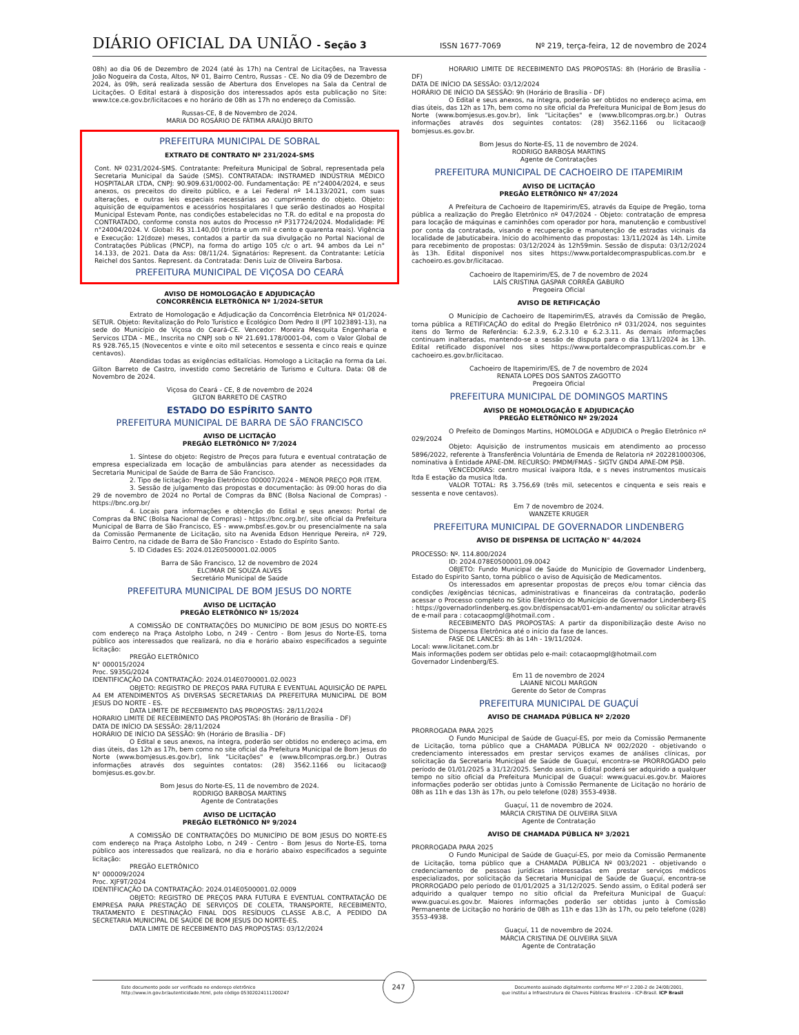DIÁRIO OFICIAL DA UNIÃO - Seção 3
ISSN 1677-7069 Nº 219, terça-feira, 12 de novembro de 2024
08h) ao dia 06 de Dezembro de 2024 (até às 17h) na Central de Licitações, na Travessa João Nogueira da Costa, Altos, Nº 01, Bairro Centro, Russas - CE. No dia 09 de Dezembro de 2024, às 09h, será realizada sessão de Abertura dos Envelopes na Sala da Central de Licitações. O Edital estará à disposição dos interessados após esta publicação no Site: www.tce.ce.gov.br/licitacoes e no horário de 08h as 17h no endereço da Comissão.
Russas-CE, 8 de Novembro de 2024.
MARIA DO ROSÁRIO DE FÁTIMA ARAÚJO BRITO
PREFEITURA MUNICIPAL DE SOBRAL
EXTRATO DE CONTRATO Nº 231/2024-SMS
Cont. Nº 0231/2024-SMS. Contratante: Prefeitura Municipal de Sobral, representada pela Secretaria Municipal da Saúde (SMS). CONTRATADA: INSTRAMED INDÚSTRIA MÉDICO HOSPITALAR LTDA, CNPJ: 90.909.631/0002-00. Fundamentação: PE n°24004/2024, e seus anexos, os preceitos do direito público, e a Lei Federal nº 14.133/2021, com suas alterações, e outras leis especiais necessárias ao cumprimento do objeto. Objeto: aquisição de equipamentos e acessórios hospitalares I que serão destinados ao Hospital Municipal Estevam Ponte, nas condições estabelecidas no T.R. do edital e na proposta do CONTRATADO, conforme consta nos autos do Processo nº P317724/2024. Modalidade: PE n°24004/2024. V. Global: R$ 31.140,00 (trinta e um mil e cento e quarenta reais). Vigência e Execução: 12(doze) meses, contados a partir da sua divulgação no Portal Nacional de Contratações Públicas (PNCP), na forma do artigo 105 c/c o art. 94 ambos da Lei n° 14.133, de 2021. Data da Ass: 08/11/24. Signatários: Represent. da Contratante: Letícia Reichel dos Santos. Represent. da Contratada: Denis Luiz de Oliveira Barbosa.
PREFEITURA MUNICIPAL DE VIÇOSA DO CEARÁ
AVISO DE HOMOLOGAÇÃO E ADJUDICAÇÃO
CONCORRÊNCIA ELETRÔNICA Nº 1/2024-SETUR
Extrato de Homologação e Adjudicação da Concorrência Eletrônica Nº 01/2024-SETUR. Objeto: Revitalização do Polo Turístico e Ecológico Dom Pedro II (PT 1023891-13), na sede do Município de Viçosa do Ceará-CE. Vencedor: Moreira Mesquita Engenharia e Servicos LTDA - ME., Inscrita no CNPJ sob o Nº 21.691.178/0001-04, com o Valor Global de R$ 928.765,15 (Novecentos e vinte e oito mil setecentos e sessenta e cinco reais e quinze centavos).
Atendidas todas as exigências editalícias. Homologo a Licitação na forma da Lei. Gilton Barreto de Castro, investido como Secretário de Turismo e Cultura. Data: 08 de Novembro de 2024.
Viçosa do Ceará - CE, 8 de novembro de 2024
GILTON BARRETO DE CASTRO
ESTADO DO ESPÍRITO SANTO
PREFEITURA MUNICIPAL DE BARRA DE SÃO FRANCISCO
AVISO DE LICITAÇÃO
PREGÃO ELETRÔNICO Nº 7/2024
1. Síntese do objeto: Registro de Preços para futura e eventual contratação de empresa especializada em locação de ambulâncias para atender as necessidades da Secretaria Municipal de Saúde de Barra de São Francisco.
2. Tipo de licitação: Pregão Eletrônico 000007/2024 - MENOR PREÇO POR ITEM.
3. Sessão de julgamento das propostas e documentação: às 09:00 horas do dia 29 de novembro de 2024 no Portal de Compras da BNC (Bolsa Nacional de Compras) - https://bnc.org.br/
4. Locais para informações e obtenção do Edital e seus anexos: Portal de Compras da BNC (Bolsa Nacional de Compras) - https://bnc.org.br/, site oficial da Prefeitura Municipal de Barra de São Francisco, ES - www.pmbsf.es.gov.br ou presencialmente na sala da Comissão Permanente de Licitação, sito na Avenida Edson Henrique Pereira, nº 729, Bairro Centro, na cidade de Barra de São Francisco - Estado do Espírito Santo.
5. ID Cidades ES: 2024.012E0500001.02.0005
Barra de São Francisco, 12 de novembro de 2024
ELCIMAR DE SOUZA ALVES
Secretário Municipal de Saúde
PREFEITURA MUNICIPAL DE BOM JESUS DO NORTE
AVISO DE LICITAÇÃO
PREGÃO ELETRÔNICO Nº 15/2024
A COMISSÃO DE CONTRATAÇÕES DO MUNICÍPIO DE BOM JESUS DO NORTE-ES com endereço na Praça Astolpho Lobo, n 249 - Centro - Bom Jesus do Norte-ES, torna público aos interessados que realizará, no dia e horário abaixo especificados a seguinte licitação:
PREGÃO ELETRÔNICO
N° 000015/2024
Proc. S935G/2024
IDENTIFICAÇÃO DA CONTRATAÇÃO: 2024.014E0700001.02.0023
OBJETO: REGISTRO DE PREÇOS PARA FUTURA E EVENTUAL AQUISIÇÃO DE PAPEL A4 EM ATENDIMENTOS AS DIVERSAS SECRETARIAS DA PREFEITURA MUNICIPAL DE BOM JESUS DO NORTE - ES.
DATA LIMITE DE RECEBIMENTO DAS PROPOSTAS: 28/11/2024
HORARIO LIMITE DE RECEBIMENTO DAS PROPOSTAS: 8h (Horário de Brasília - DF)
DATA DE INÍCIO DA SESSÃO: 28/11/2024
HORÁRIO DE INÍCIO DA SESSÃO: 9h (Horário de Brasília - DF)
O Edital e seus anexos, na íntegra, poderão ser obtidos no endereço acima, em dias úteis, das 12h as 17h, bem como no site oficial da Prefeitura Municipal de Bom Jesus do Norte (www.bomjesus.es.gov.br), link "Licitações" e (www.bllcompras.org.br.) Outras informações através dos seguintes contatos: (28) 3562.1166 ou licitacao@ bomjesus.es.gov.br.
Bom Jesus do Norte-ES, 11 de novembro de 2024.
RODRIGO BARBOSA MARTINS
Agente de Contratações
AVISO DE LICITAÇÃO
PREGÃO ELETRÔNICO Nº 9/2024
A COMISSÃO DE CONTRATAÇÕES DO MUNICÍPIO DE BOM JESUS DO NORTE-ES com endereço na Praça Astolpho Lobo, n 249 - Centro - Bom Jesus do Norte-ES, torna público aos interessados que realizará, no dia e horário abaixo especificados a seguinte licitação:
PREGÃO ELETRÔNICO
N° 000009/2024
Proc. XJF9T/2024
IDENTIFICAÇÃO DA CONTRATAÇÃO: 2024.014E0500001.02.0009
OBJETO: REGISTRO DE PREÇOS PARA FUTURA E EVENTUAL CONTRATAÇÃO DE EMPRESA PARA PRESTAÇÃO DE SERVIÇOS DE COLETA, TRANSPORTE, RECEBIMENTO, TRATAMENTO E DESTINAÇÃO FINAL DOS RESÍDUOS CLASSE A.B.C, A PEDIDO DA SECRETARIA MUNICIPAL DE SAÚDE DE BOM JESUS DO NORTE-ES.
DATA LIMITE DE RECEBIMENTO DAS PROPOSTAS: 03/12/2024
HORARIO LIMITE DE RECEBIMENTO DAS PROPOSTAS: 8h (Horário de Brasília - DF)
DATA DE INÍCIO DA SESSÃO: 03/12/2024
HORÁRIO DE INÍCIO DA SESSÃO: 9h (Horário de Brasília - DF)
O Edital e seus anexos, na íntegra, poderão ser obtidos no endereço acima, em dias úteis, das 12h as 17h, bem como no site oficial da Prefeitura Municipal de Bom Jesus do Norte (www.bomjesus.es.gov.br), link "Licitações" e (www.bllcompras.org.br.) Outras informações através dos seguintes contatos: (28) 3562.1166 ou licitacao@ bomjesus.es.gov.br.
Bom Jesus do Norte-ES, 11 de novembro de 2024.
RODRIGO BARBOSA MARTINS
Agente de Contratações
PREFEITURA MUNICIPAL DE CACHOEIRO DE ITAPEMIRIM
AVISO DE LICITAÇÃO
PREGÃO ELETRÔNICO Nº 47/2024
A Prefeitura de Cachoeiro de Itapemirim/ES, através da Equipe de Pregão, torna pública a realização do Pregão Eletrônico nº 047/2024 - Objeto: contratação de empresa para locação de máquinas e caminhões com operador por hora, manutenção e combustível por conta da contratada, visando e recuperação e manutenção de estradas vicinais da localidade de Jabuticabeira. Início do acolhimento das propostas: 13/11/2024 às 14h. Limite para recebimento de propostas: 03/12/2024 às 12h59min. Sessão de disputa: 03/12/2024 às 13h. Edital disponível nos sites https://www.portaldecompraspublicas.com.br e cachoeiro.es.gov.br/licitacao.
Cachoeiro de Itapemirim/ES, de 7 de novembro de 2024
LAÍS CRISTINA GASPAR CORRÊA GABURO
Pregoeira Oficial
AVISO DE RETIFICAÇÃO
O Município de Cachoeiro de Itapemirim/ES, através da Comissão de Pregão, torna pública a RETIFICAÇÃO do edital do Pregão Eletrônico nº 031/2024, nos seguintes itens do Termo de Referência: 6.2.3.9, 6.2.3.10 e 6.2.3.11. As demais informações continuam inalteradas, mantendo-se a sessão de disputa para o dia 13/11/2024 às 13h. Edital retificado disponível nos sites https://www.portaldecompraspublicas.com.br e cachoeiro.es.gov.br/licitacao.
Cachoeiro de Itapemirim/ES, de 7 de novembro de 2024
RENATA LOPES DOS SANTOS ZAGOTTO
Pregoeira Oficial
PREFEITURA MUNICIPAL DE DOMINGOS MARTINS
AVISO DE HOMOLOGAÇÃO E ADJUDICAÇÃO
PREGÃO ELETRÔNICO Nº 29/2024
O Prefeito de Domingos Martins, HOMOLOGA e ADJUDICA o Pregão Eletrônico nº 029/2024
Objeto: Aquisição de instrumentos musicais em atendimento ao processo 5896/2022, referente à Transferência Voluntária de Emenda de Relatoria nº 202281000306, nominativa à Entidade APAE-DM. RECURSO: PMDM/FMAS - SIGTV GND4 APAE-DM PSB.
VENCEDORAS: centro musical ivaipora ltda, e s neves instrumentos musicais ltda E estação da musica ltda.
VALOR TOTAL: R$ 3.756,69 (três mil, setecentos e cinquenta e seis reais e sessenta e nove centavos).
Em 7 de novembro de 2024.
WANZETE KRUGER
PREFEITURA MUNICIPAL DE GOVERNADOR LINDENBERG
AVISO DE DISPENSA DE LICITAÇÃO N° 44/2024
PROCESSO: Nº. 114.800/2024
ID: 2024.078E0500001.09.0042
OBJETO: Fundo Municipal de Saúde do Município de Governador Lindenberg, Estado do Espirito Santo, torna público o aviso de Aquisição de Medicamentos.
Os interessados em apresentar propostas de preços e/ou tomar ciência das condições /exigências técnicas, administrativas e financeiras da contratação, poderão acessar o Processo completo no Sitio Eletrônico do Município de Governador Lindenberg-ES : https://governadorlindenberg.es.gov.br/dispensacat/01-em-andamento/ ou solicitar através de e-mail para : cotacaopmgl@hotmail.com .
RECEBIMENTO DAS PROPOSTAS: A partir da disponibilização deste Aviso no Sistema de Dispensa Eletrônica até o início da fase de lances.
FASE DE LANCES: 8h às 14h - 19/11/2024.
Local: www.licitanet.com.br
Mais informações podem ser obtidas pelo e-mail: cotacaopmgl@hotmail.com
Governador Lindenberg/ES.
Em 11 de novembro de 2024
LAIANE NICOLI MARGON
Gerente do Setor de Compras
PREFEITURA MUNICIPAL DE GUAÇUÍ
AVISO DE CHAMADA PÚBLICA Nº 2/2020
PRORROGADA PARA 2025
O Fundo Municipal de Saúde de Guaçuí-ES, por meio da Comissão Permanente de Licitação, torna público que a CHAMADA PÚBLICA Nº 002/2020 - objetivando o credenciamento interessados em prestar serviços exames de análises clínicas, por solicitação da Secretaria Municipal de Saúde de Guaçuí, encontra-se PRORROGADO pelo período de 01/01/2025 a 31/12/2025. Sendo assim, o Edital poderá ser adquirido a qualquer tempo no sítio oficial da Prefeitura Municipal de Guaçuí: www.guacui.es.gov.br. Maiores informações poderão ser obtidas junto à Comissão Permanente de Licitação no horário de 08h as 11h e das 13h às 17h, ou pelo telefone (028) 3553-4938.
Guaçuí, 11 de novembro de 2024.
MÁRCIA CRISTINA DE OLIVEIRA SILVA
Agente de Contratação
AVISO DE CHAMADA PÚBLICA Nº 3/2021
PRORROGADA PARA 2025
O Fundo Municipal de Saúde de Guaçuí-ES, por meio da Comissão Permanente de Licitação, torna público que a CHAMADA PÚBLICA Nº 003/2021 - objetivando o credenciamento de pessoas jurídicas interessadas em prestar serviços médicos especializados, por solicitação da Secretaria Municipal de Saúde de Guaçuí, encontra-se PRORROGADO pelo período de 01/01/2025 a 31/12/2025. Sendo assim, o Edital poderá ser adquirido a qualquer tempo no sítio oficial da Prefeitura Municipal de Guaçuí: www.guacui.es.gov.br. Maiores informações poderão ser obtidas junto à Comissão Permanente de Licitação no horário de 08h as 11h e das 13h às 17h, ou pelo telefone (028) 3553-4938.
Guaçuí, 11 de novembro de 2024.
MÁRCIA CRISTINA DE OLIVEIRA SILVA
Agente de Contratação
Este documento pode ser verificado no endereço eletrônico
http://www.in.gov.br/autenticidade.html, pelo código 05302024111200247
Documento assinado digitalmente conforme MP nº 2.200-2 de 24/08/2001,
que institui a Infraestrutura de Chaves Públicas Brasileira - ICP-Brasil. ICP Brasil
247